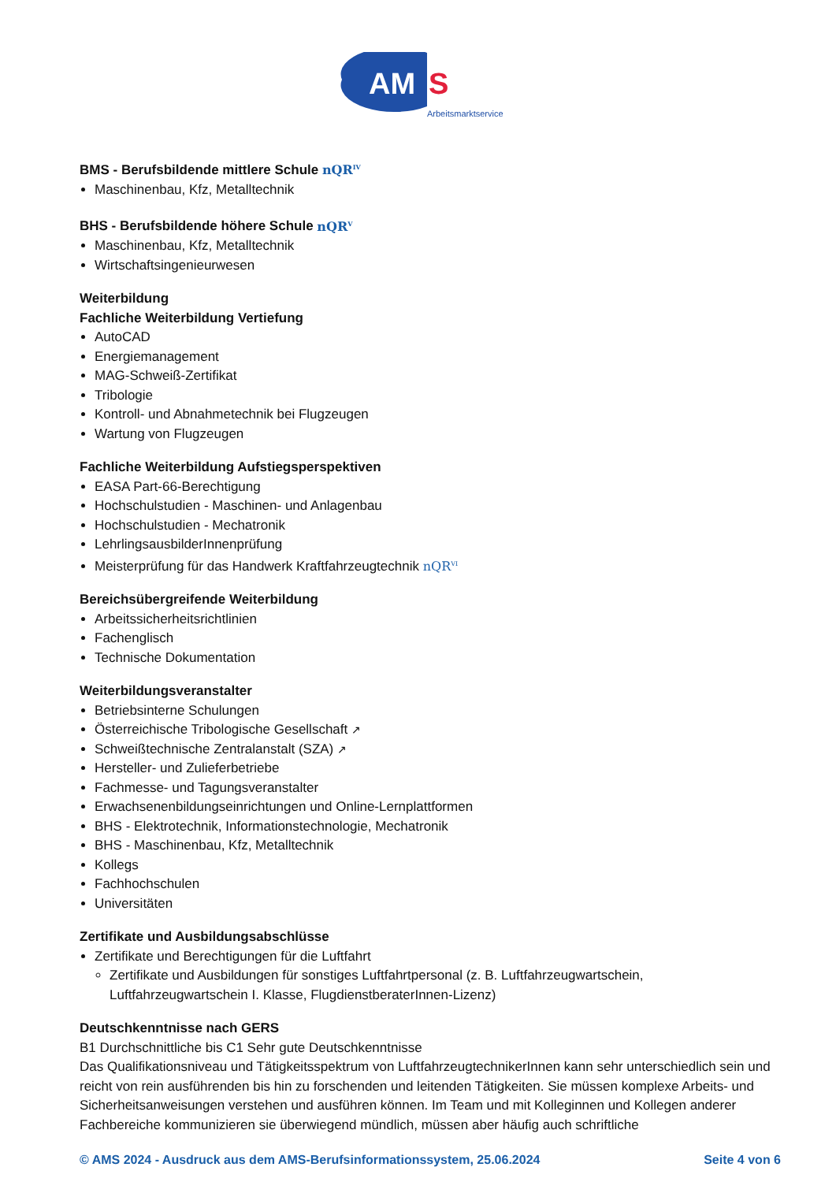AM
S
Arbeitsmarktservice
BMS - Berufsbildende mittlere Schule nQR<sup>IV</sup>
Maschinenbau, Kfz, Metalltechnik
BHS - Berufsbildende höhere Schule nQR<sup>V</sup>
Maschinenbau, Kfz, Metalltechnik
Wirtschaftsingenieurwesen
Weiterbildung
Fachliche Weiterbildung Vertiefung
AutoCAD
Energiemanagement
MAG-Schweiß-Zertifikat
Tribologie
Kontroll- und Abnahmetechnik bei Flugzeugen
Wartung von Flugzeugen
Fachliche Weiterbildung Aufstiegsperspektiven
EASA Part-66-Berechtigung
Hochschulstudien - Maschinen- und Anlagenbau
Hochschulstudien - Mechatronik
LehrlingsausbilderInnenprüfung
Meisterprüfung für das Handwerk Kraftfahrzeugtechnik nQR<sup>VI</sup>
Bereichsübergreifende Weiterbildung
Arbeitssicherheitsrichtlinien
Fachenglisch
Technische Dokumentation
Weiterbildungsveranstalter
Betriebsinterne Schulungen
Österreichische Tribologische Gesellschaft ↗
Schweißtechnische Zentralanstalt (SZA) ↗
Hersteller- und Zulieferbetriebe
Fachmesse- und Tagungsveranstalter
Erwachsenenbildungseinrichtungen und Online-Lernplattformen
BHS - Elektrotechnik, Informationstechnologie, Mechatronik
BHS - Maschinenbau, Kfz, Metalltechnik
Kollegs
Fachhochschulen
Universitäten
Zertifikate und Ausbildungsabschlüsse
Zertifikate und Berechtigungen für die Luftfahrt
Zertifikate und Ausbildungen für sonstiges Luftfahrtpersonal (z. B. Luftfahrzeugwartschein, Luftfahrzeugwartschein I. Klasse, FlugdienstberaterInnen-Lizenz)
Deutschkenntnisse nach GERS
B1 Durchschnittliche bis C1 Sehr gute Deutschkenntnisse
Das Qualifikationsniveau und Tätigkeitsspektrum von LuftfahrzeugtechnikerInnen kann sehr unterschiedlich sein und reicht von rein ausführenden bis hin zu forschenden und leitenden Tätigkeiten. Sie müssen komplexe Arbeits- und Sicherheitsanweisungen verstehen und ausführen können. Im Team und mit Kolleginnen und Kollegen anderer Fachbereiche kommunizieren sie überwiegend mündlich, müssen aber häufig auch schriftliche
© AMS 2024 - Ausdruck aus dem AMS-Berufsinformationssystem, 25.06.2024 Seite 4 von 6